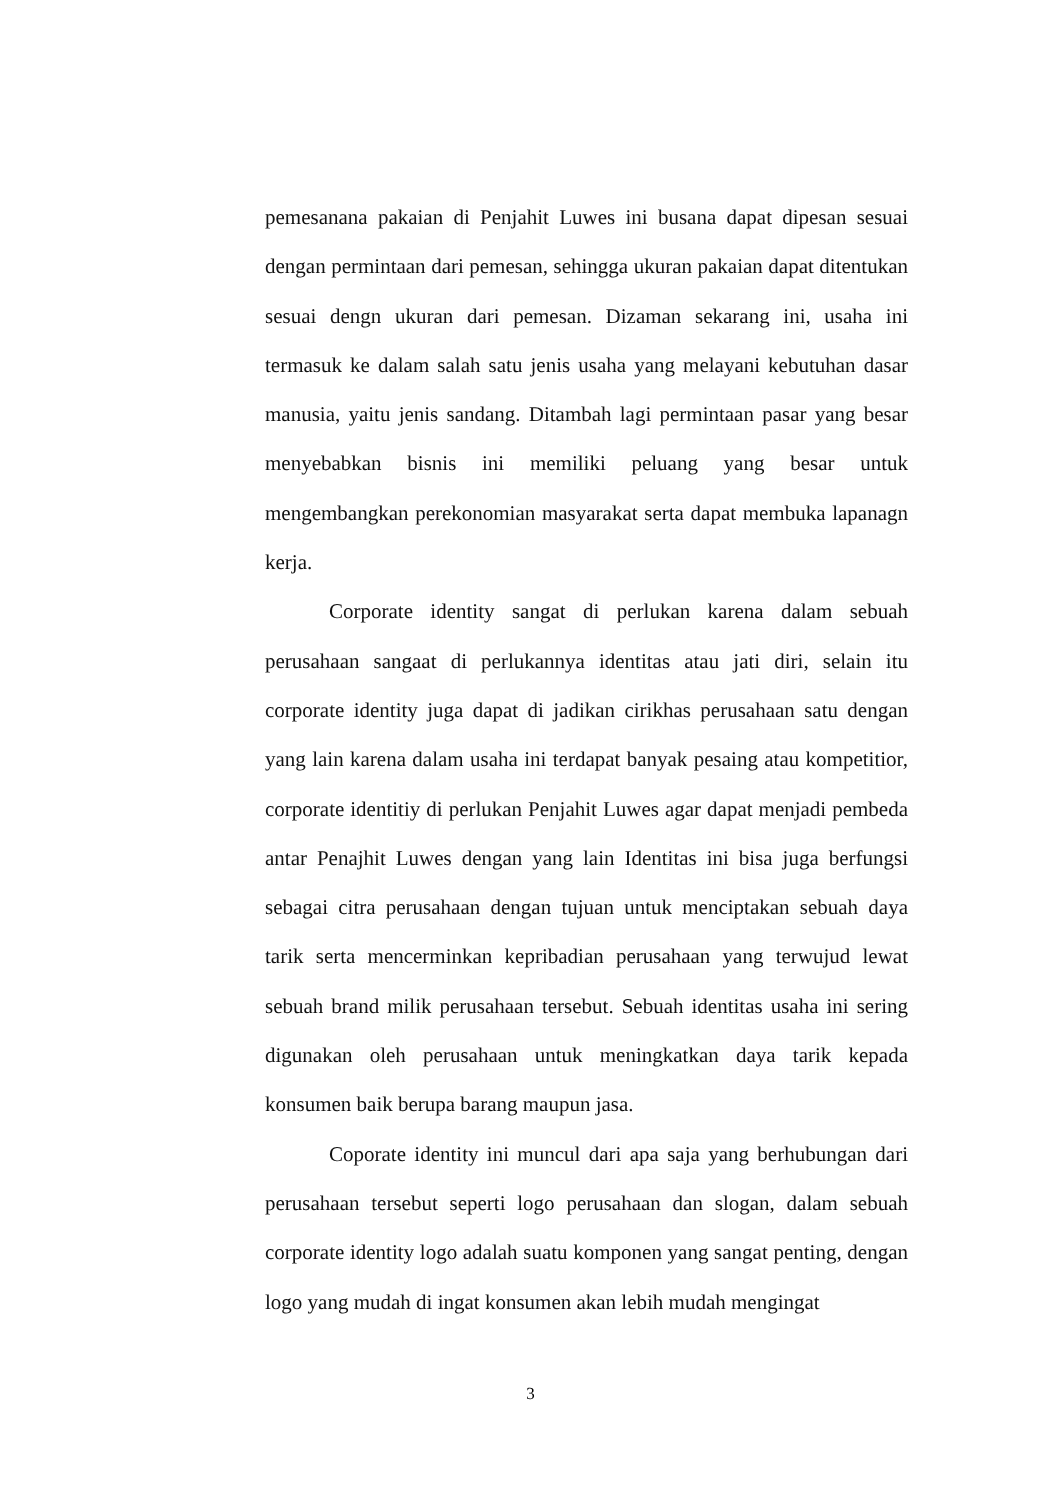pemesanana pakaian di Penjahit Luwes ini busana dapat dipesan sesuai dengan permintaan dari pemesan, sehingga ukuran pakaian dapat ditentukan sesuai dengn ukuran dari pemesan. Dizaman sekarang ini, usaha ini termasuk ke dalam salah satu jenis usaha yang melayani kebutuhan dasar manusia, yaitu jenis sandang. Ditambah lagi permintaan pasar yang besar menyebabkan bisnis ini memiliki peluang yang besar untuk mengembangkan perekonomian masyarakat serta dapat membuka lapanagn kerja.
Corporate identity sangat di perlukan karena dalam sebuah perusahaan sangaat di perlukannya identitas atau jati diri, selain itu corporate identity juga dapat di jadikan cirikhas perusahaan satu dengan yang lain karena dalam usaha ini terdapat banyak pesaing atau kompetitior, corporate identitiy di perlukan Penjahit Luwes agar dapat menjadi pembeda antar Penajhit Luwes dengan yang lain Identitas ini bisa juga berfungsi sebagai citra perusahaan dengan tujuan untuk menciptakan sebuah daya tarik serta mencerminkan kepribadian perusahaan yang terwujud lewat sebuah brand milik perusahaan tersebut. Sebuah identitas usaha ini sering digunakan oleh perusahaan untuk meningkatkan daya tarik kepada konsumen baik berupa barang maupun jasa.
Coporate identity ini muncul dari apa saja yang berhubungan dari perusahaan tersebut seperti logo perusahaan dan slogan, dalam sebuah corporate identity logo adalah suatu komponen yang sangat penting, dengan logo yang mudah di ingat konsumen akan lebih mudah mengingat
3